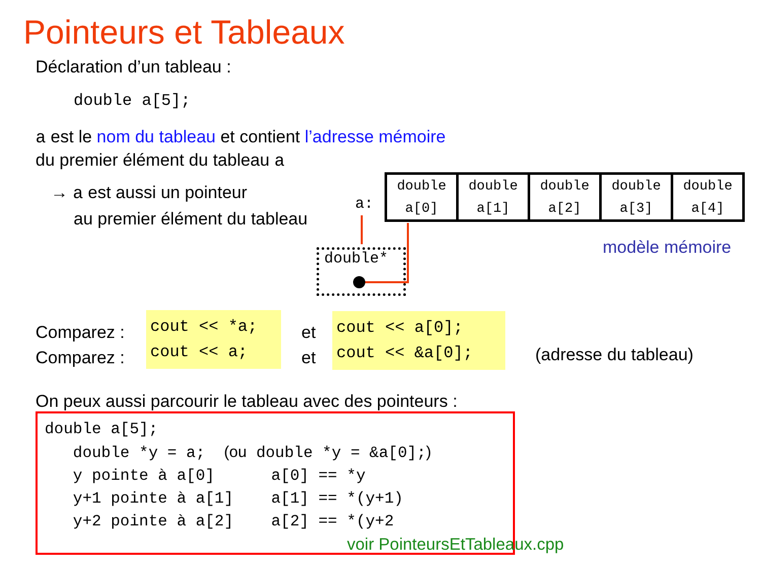Pointeurs et Tableaux
Déclaration d’un tableau :
double a[5];
a est le nom du tableau et contient l’adresse mémoire
du premier élément du tableau a
→ a est aussi un pointeur
au premier élément du tableau
a:
double
a[0]
double
a[1]
double
a[2]
double
a[3]
double
a[4]
modèle mémoire
double*
Comparez :
Comparez :
cout << *a;
cout << a;
et
et
cout << a[0];
cout << &a[0];
(adresse du tableau)
On peux aussi parcourir le tableau avec des pointeurs :
double a[5]; double *y = a; (ou double *y = &a[0];) y pointe à a[0] a[0] == *y y+1 pointe à a[1] a[1] == *(y+1) y+2 pointe à a[2] a[2] == *(y+2 voir PointeursEtTableaux.cpp